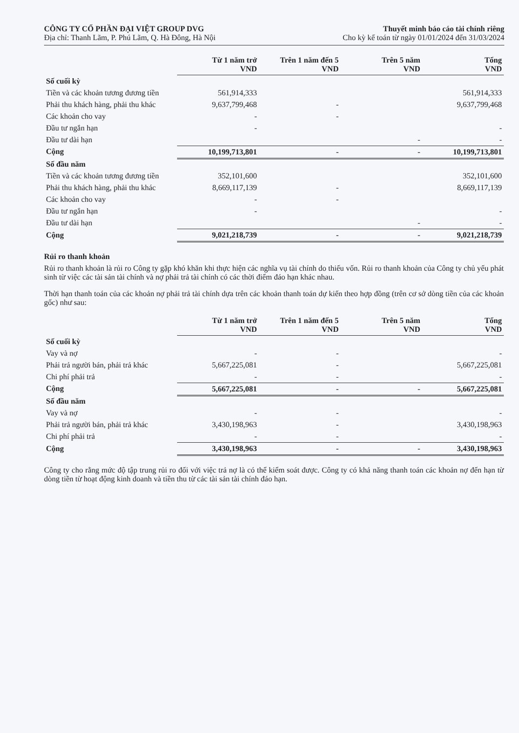CÔNG TY CỔ PHẦN ĐẠI VIỆT GROUP DVG
Địa chỉ: Thanh Lãm, P. Phú Lãm, Q. Hà Đông, Hà Nội
Thuyết minh báo cáo tài chính riêng
Cho kỳ kế toán từ ngày 01/01/2024 đến 31/03/2024
| | Từ 1 năm trở VND | Trên 1 năm đến 5 VND | Trên 5 năm VND | Tổng VND |
| Số cuối kỳ | | | | |
| Tiền và các khoản tương đương tiền | 561,914,333 | | | 561,914,333 |
| Phải thu khách hàng, phải thu khác | 9,637,799,468 | - | | 9,637,799,468 |
| Các khoản cho vay | - | - | | |
| Đầu tư ngắn hạn | - | | | - |
| Đầu tư dài hạn | | | - | - |
| Cộng | 10,199,713,801 | - | - | 10,199,713,801 |
| Số đầu năm | | | | |
| Tiền và các khoản tương đương tiền | 352,101,600 | | | 352,101,600 |
| Phải thu khách hàng, phải thu khác | 8,669,117,139 | - | | 8,669,117,139 |
| Các khoản cho vay | - | - | | |
| Đầu tư ngắn hạn | - | | | - |
| Đầu tư dài hạn | | | - | - |
| Cộng | 9,021,218,739 | - | - | 9,021,218,739 |
Rủi ro thanh khoản
Rủi ro thanh khoản là rủi ro Công ty gặp khó khăn khi thực hiện các nghĩa vụ tài chính do thiếu vốn. Rủi ro thanh khoản của Công ty chủ yếu phát sinh từ việc các tài sản tài chính và nợ phải trả tài chính có các thời điểm đáo hạn khác nhau.
Thời hạn thanh toán của các khoản nợ phải trả tài chính dựa trên các khoản thanh toán dự kiến theo hợp đồng (trên cơ sở dòng tiền của các khoản gốc) như sau:
| | Từ 1 năm trở VND | Trên 1 năm đến 5 VND | Trên 5 năm VND | Tổng VND |
| Số cuối kỳ | | | | |
| Vay và nợ | - | - | | - |
| Phải trả người bán, phải trả khác | 5,667,225,081 | - | | 5,667,225,081 |
| Chi phí phải trả | - | - | | - |
| Cộng | 5,667,225,081 | - | - | 5,667,225,081 |
| Số đầu năm | | | | |
| Vay và nợ | - | - | | - |
| Phải trả người bán, phải trả khác | 3,430,198,963 | - | | 3,430,198,963 |
| Chi phí phải trả | - | - | | - |
| Cộng | 3,430,198,963 | - | - | 3,430,198,963 |
Công ty cho rằng mức độ tập trung rủi ro đối với việc trả nợ là có thể kiểm soát được. Công ty có khả năng thanh toán các khoản nợ đến hạn từ dòng tiền từ hoạt động kinh doanh và tiền thu từ các tài sản tài chính đáo hạn.